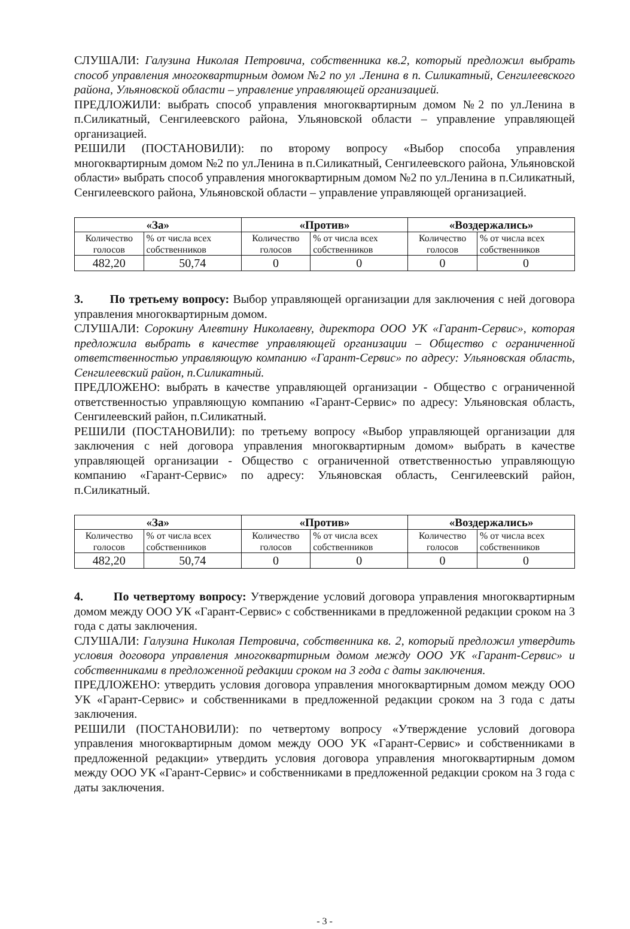СЛУШАЛИ: Галузина Николая Петровича, собственника кв.2, который предложил выбрать способ управления многоквартирным домом №2 по ул .Ленина в п. Силикатный, Сенгилеевского района, Ульяновской области – управление управляющей организацией.
ПРЕДЛОЖИЛИ: выбрать способ управления многоквартирным домом №2 по ул.Ленина в п.Силикатный, Сенгилеевского района, Ульяновской области – управление управляющей организацией.
РЕШИЛИ (ПОСТАНОВИЛИ): по второму вопросу «Выбор способа управления многоквартирным домом №2 по ул.Ленина в п.Силикатный, Сенгилеевского района, Ульяновской области» выбрать способ управления многоквартирным домом №2 по ул.Ленина в п.Силикатный, Сенгилеевского района, Ульяновской области – управление управляющей организацией.
| «За» | | «Против» | | «Воздержались» | |
| --- | --- | --- | --- | --- | --- |
| Количество голосов | % от числа всех собственников | Количество голосов | % от числа всех собственников | Количество голосов | % от числа всех собственников |
| 482,20 | 50,74 | 0 | 0 | 0 | 0 |
3. По третьему вопросу: Выбор управляющей организации для заключения с ней договора управления многоквартирным домом.
СЛУШАЛИ: Сорокину Алевтину Николаевну, директора ООО УК «Гарант-Сервис», которая предложила выбрать в качестве управляющей организации – Общество с ограниченной ответственностью управляющую компанию «Гарант-Сервис» по адресу: Ульяновская область, Сенгилеевский район, п.Силикатный.
ПРЕДЛОЖЕНО: выбрать в качестве управляющей организации - Общество с ограниченной ответственностью управляющую компанию «Гарант-Сервис» по адресу: Ульяновская область, Сенгилеевский район, п.Силикатный.
РЕШИЛИ (ПОСТАНОВИЛИ): по третьему вопросу «Выбор управляющей организации для заключения с ней договора управления многоквартирным домом» выбрать в качестве управляющей организации - Общество с ограниченной ответственностью управляющую компанию «Гарант-Сервис» по адресу: Ульяновская область, Сенгилеевский район, п.Силикатный.
| «За» | | «Против» | | «Воздержались» | |
| --- | --- | --- | --- | --- | --- |
| Количество голосов | % от числа всех собственников | Количество голосов | % от числа всех собственников | Количество голосов | % от числа всех собственников |
| 482,20 | 50,74 | 0 | 0 | 0 | 0 |
4. По четвертому вопросу: Утверждение условий договора управления многоквартирным домом между ООО УК «Гарант-Сервис» с собственниками в предложенной редакции сроком на 3 года с даты заключения.
СЛУШАЛИ: Галузина Николая Петровича, собственника кв. 2, который предложил утвердить условия договора управления многоквартирным домом между ООО УК «Гарант-Сервис» и собственниками в предложенной редакции сроком на 3 года с даты заключения.
ПРЕДЛОЖЕНО: утвердить условия договора управления многоквартирным домом между ООО УК «Гарант-Сервис» и собственниками в предложенной редакции сроком на 3 года с даты заключения.
РЕШИЛИ (ПОСТАНОВИЛИ): по четвертому вопросу «Утверждение условий договора управления многоквартирным домом между ООО УК «Гарант-Сервис» и собственниками в предложенной редакции» утвердить условия договора управления многоквартирным домом между ООО УК «Гарант-Сервис» и собственниками в предложенной редакции сроком на 3 года с даты заключения.
- 3 -